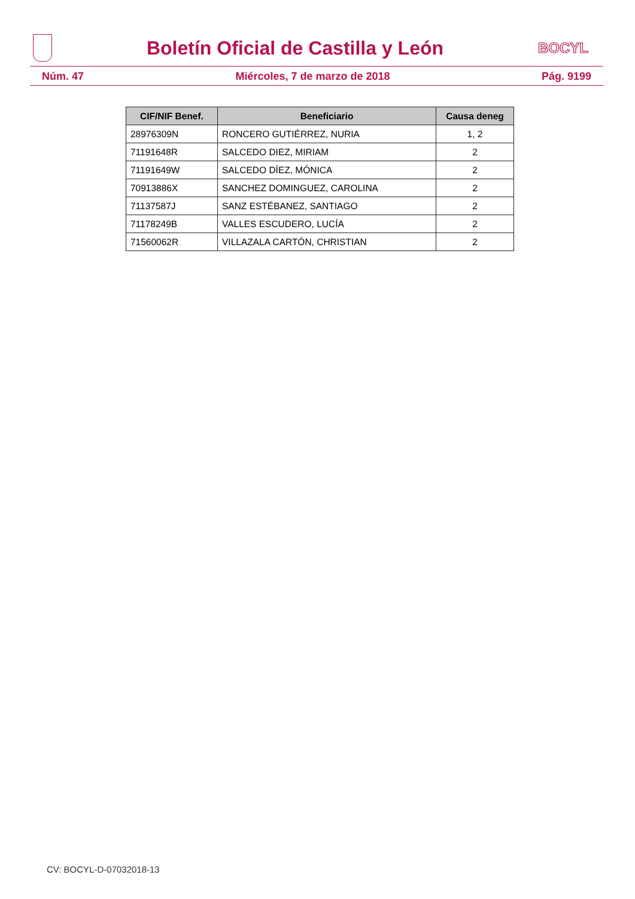Boletín Oficial de Castilla y León
BOCYL
Núm. 47 Miércoles, 7 de marzo de 2018 Pág. 9199
| CIF/NIF Benef. | Beneficiario | Causa deneg |
| --- | --- | --- |
| 28976309N | RONCERO GUTIÉRREZ, NURIA | 1, 2 |
| 71191648R | SALCEDO DIEZ, MIRIAM | 2 |
| 71191649W | SALCEDO DÍEZ, MÓNICA | 2 |
| 70913886X | SANCHEZ DOMINGUEZ, CAROLINA | 2 |
| 71137587J | SANZ ESTÉBANEZ, SANTIAGO | 2 |
| 71178249B | VALLES ESCUDERO, LUCÍA | 2 |
| 71560062R | VILLAZALA CARTÓN, CHRISTIAN | 2 |
CV: BOCYL-D-07032018-13